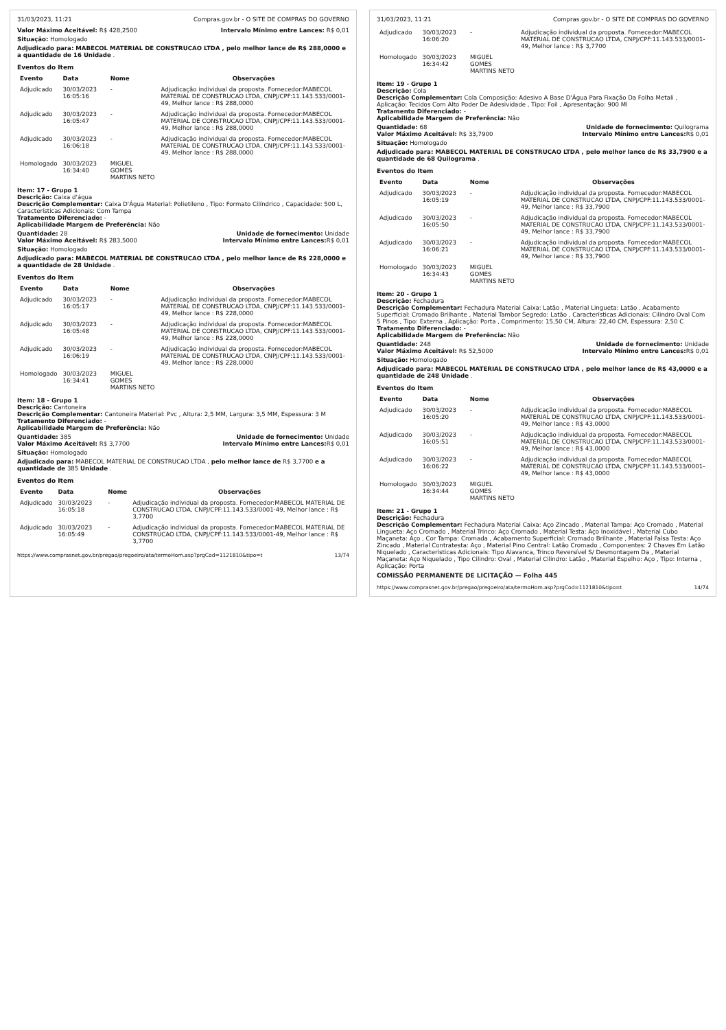31/03/2023, 11:21 Compras.gov.br - O SITE DE COMPRAS DO GOVERNO
Valor Máximo Aceitável: R$ 428,2500 Intervalo Mínimo entre Lances: R$ 0,01
Situação: Homologado
Adjudicado para: MABECOL MATERIAL DE CONSTRUCAO LTDA , pelo melhor lance de R$ 288,0000 e a quantidade de 16 Unidade .
Eventos do Item
| Evento | Data | Nome | Observações |
| --- | --- | --- | --- |
| Adjudicado | 30/03/2023 16:05:16 | - | Adjudicação individual da proposta. Fornecedor:MABECOL MATERIAL DE CONSTRUCAO LTDA, CNPJ/CPF:11.143.533/0001-49, Melhor lance : R$ 288,0000 |
| Adjudicado | 30/03/2023 16:05:47 | - | Adjudicação individual da proposta. Fornecedor:MABECOL MATERIAL DE CONSTRUCAO LTDA, CNPJ/CPF:11.143.533/0001-49, Melhor lance : R$ 288,0000 |
| Adjudicado | 30/03/2023 16:06:18 | - | Adjudicação individual da proposta. Fornecedor:MABECOL MATERIAL DE CONSTRUCAO LTDA, CNPJ/CPF:11.143.533/0001-49, Melhor lance : R$ 288,0000 |
| Homologado | 30/03/2023 16:34:40 | MIGUEL GOMES MARTINS NETO | |
Item: 17 - Grupo 1
Descrição: Caixa d'água
Descrição Complementar: Caixa D'Água Material: Polietileno , Tipo: Formato Cilíndrico , Capacidade: 500 L, Características Adicionais: Com Tampa
Tratamento Diferenciado: -
Aplicabilidade Margem de Preferência: Não
Quantidade: 28 Unidade de fornecimento: Unidade
Valor Máximo Aceitável: R$ 283,5000 Intervalo Mínimo entre Lances: R$ 0,01
Situação: Homologado
Adjudicado para: MABECOL MATERIAL DE CONSTRUCAO LTDA , pelo melhor lance de R$ 228,0000 e a quantidade de 28 Unidade .
Eventos do Item
| Evento | Data | Nome | Observações |
| --- | --- | --- | --- |
| Adjudicado | 30/03/2023 16:05:17 | - | Adjudicação individual da proposta. Fornecedor:MABECOL MATERIAL DE CONSTRUCAO LTDA, CNPJ/CPF:11.143.533/0001-49, Melhor lance : R$ 228,0000 |
| Adjudicado | 30/03/2023 16:05:48 | - | Adjudicação individual da proposta. Fornecedor:MABECOL MATERIAL DE CONSTRUCAO LTDA, CNPJ/CPF:11.143.533/0001-49, Melhor lance : R$ 228,0000 |
| Adjudicado | 30/03/2023 16:06:19 | - | Adjudicação individual da proposta. Fornecedor:MABECOL MATERIAL DE CONSTRUCAO LTDA, CNPJ/CPF:11.143.533/0001-49, Melhor lance : R$ 228,0000 |
| Homologado | 30/03/2023 16:34:41 | MIGUEL GOMES MARTINS NETO | |
Item: 18 - Grupo 1
Descrição: Cantoneira
Descrição Complementar: Cantoneira Material: Pvc , Altura: 2,5 MM, Largura: 3,5 MM, Espessura: 3 M
Tratamento Diferenciado: -
Aplicabilidade Margem de Preferência: Não
Quantidade: 385 Unidade de fornecimento: Unidade
Valor Máximo Aceitável: R$ 3,7700 Intervalo Mínimo entre Lances: R$ 0,01
Situação: Homologado
Adjudicado para: MABECOL MATERIAL DE CONSTRUCAO LTDA , pelo melhor lance de R$ 3,7700 e a quantidade de 385 Unidade .
Eventos do Item
| Evento | Data | Nome | Observações |
| --- | --- | --- | --- |
| Adjudicado | 30/03/2023 16:05:18 | - | Adjudicação individual da proposta. Fornecedor:MABECOL MATERIAL DE CONSTRUCAO LTDA, CNPJ/CPF:11.143.533/0001-49, Melhor lance : R$ 3,7700 |
| Adjudicado | 30/03/2023 16:05:49 | - | Adjudicação individual da proposta. Fornecedor:MABECOL MATERIAL DE CONSTRUCAO LTDA, CNPJ/CPF:11.143.533/0001-49, Melhor lance : R$ 3,7700 |
https://www.comprasnet.gov.br/pregao/pregoeiro/ata/termoHom.asp?prgCod=1121810&tipo=t 13/74
31/03/2023, 11:21 Compras.gov.br - O SITE DE COMPRAS DO GOVERNO
| Adjudicado | 30/03/2023 16:06:20 | - | Adjudicação individual da proposta. Fornecedor:MABECOL MATERIAL DE CONSTRUCAO LTDA, CNPJ/CPF:11.143.533/0001-49, Melhor lance : R$ 3,7700 |
| Homologado | 30/03/2023 16:34:42 | MIGUEL GOMES MARTINS NETO | |
Item: 19 - Grupo 1
Descrição: Cola
Descrição Complementar: Cola Composição: Adesivo A Base D'Água Para Fixação Da Folha Metali , Aplicação: Tecidos Com Alto Poder De Adesividade , Tipo: Foil , Apresentação: 900 Ml
Tratamento Diferenciado: -
Aplicabilidade Margem de Preferência: Não
Quantidade: 68 Unidade de fornecimento: Quilograma
Valor Máximo Aceitável: R$ 33,7900 Intervalo Mínimo entre Lances: R$ 0,01
Situação: Homologado
Adjudicado para: MABECOL MATERIAL DE CONSTRUCAO LTDA , pelo melhor lance de R$ 33,7900 e a quantidade de 68 Quilograma .
Eventos do Item
| Evento | Data | Nome | Observações |
| --- | --- | --- | --- |
| Adjudicado | 30/03/2023 16:05:19 | - | Adjudicação individual da proposta. Fornecedor:MABECOL MATERIAL DE CONSTRUCAO LTDA, CNPJ/CPF:11.143.533/0001-49, Melhor lance : R$ 33,7900 |
| Adjudicado | 30/03/2023 16:05:50 | - | Adjudicação individual da proposta. Fornecedor:MABECOL MATERIAL DE CONSTRUCAO LTDA, CNPJ/CPF:11.143.533/0001-49, Melhor lance : R$ 33,7900 |
| Adjudicado | 30/03/2023 16:06:21 | - | Adjudicação individual da proposta. Fornecedor:MABECOL MATERIAL DE CONSTRUCAO LTDA, CNPJ/CPF:11.143.533/0001-49, Melhor lance : R$ 33,7900 |
| Homologado | 30/03/2023 16:34:43 | MIGUEL GOMES MARTINS NETO | |
Item: 20 - Grupo 1
Descrição: Fechadura
Descrição Complementar: Fechadura Material Caixa: Latão , Material Lingueta: Latão , Acabamento Superficial: Cromado Brilhante , Material Tambor Segredo: Latão , Características Adicionais: Cilindro Oval Com 5 Pinos , Tipo: Externa , Aplicação: Porta , Comprimento: 15,50 CM, Altura: 22,40 CM, Espessura: 2,50 C
Tratamento Diferenciado: -
Aplicabilidade Margem de Preferência: Não
Quantidade: 248 Unidade de fornecimento: Unidade
Valor Máximo Aceitável: R$ 52,5000 Intervalo Mínimo entre Lances: R$ 0,01
Situação: Homologado
Adjudicado para: MABECOL MATERIAL DE CONSTRUCAO LTDA , pelo melhor lance de R$ 43,0000 e a quantidade de 248 Unidade .
Eventos do Item
| Evento | Data | Nome | Observações |
| --- | --- | --- | --- |
| Adjudicado | 30/03/2023 16:05:20 | - | Adjudicação individual da proposta. Fornecedor:MABECOL MATERIAL DE CONSTRUCAO LTDA, CNPJ/CPF:11.143.533/0001-49, Melhor lance : R$ 43,0000 |
| Adjudicado | 30/03/2023 16:05:51 | - | Adjudicação individual da proposta. Fornecedor:MABECOL MATERIAL DE CONSTRUCAO LTDA, CNPJ/CPF:11.143.533/0001-49, Melhor lance : R$ 43,0000 |
| Adjudicado | 30/03/2023 16:06:22 | - | Adjudicação individual da proposta. Fornecedor:MABECOL MATERIAL DE CONSTRUCAO LTDA, CNPJ/CPF:11.143.533/0001-49, Melhor lance : R$ 43,0000 |
| Homologado | 30/03/2023 16:34:44 | MIGUEL GOMES MARTINS NETO | |
Item: 21 - Grupo 1
Descrição: Fechadura
Descrição Complementar: Fechadura Material Caixa: Aço Zincado , Material Tampa: Aço Cromado , Material Lingueta: Aço Cromado , Material Trinco: Aço Cromado , Material Testa: Aço Inoxidável , Material Cubo Maçaneta: Aço , Cor Tampa: Cromada , Acabamento Superficial: Cromado Brilhante , Material Falsa Testa: Aço Zincado , Material Contratesta: Aço , Material Pino Central: Latão Cromado , Componentes: 2 Chaves Em Latão Niquelado , Características Adicionais: Tipo Alavanca, Trinco Reversível S/ Desmontagem Da , Material Maçaneta: Aço Niquelado , Tipo Cilindro: Oval , Material Cilindro: Latão , Material Espelho: Aço , Tipo: Interna , Aplicação: Porta
COMISSÃO PERMANENTE DE LICITAÇÃO — Folha 445
https://www.comprasnet.gov.br/pregao/pregoeiro/ata/termoHom.asp?prgCod=1121810&tipo=t 14/74